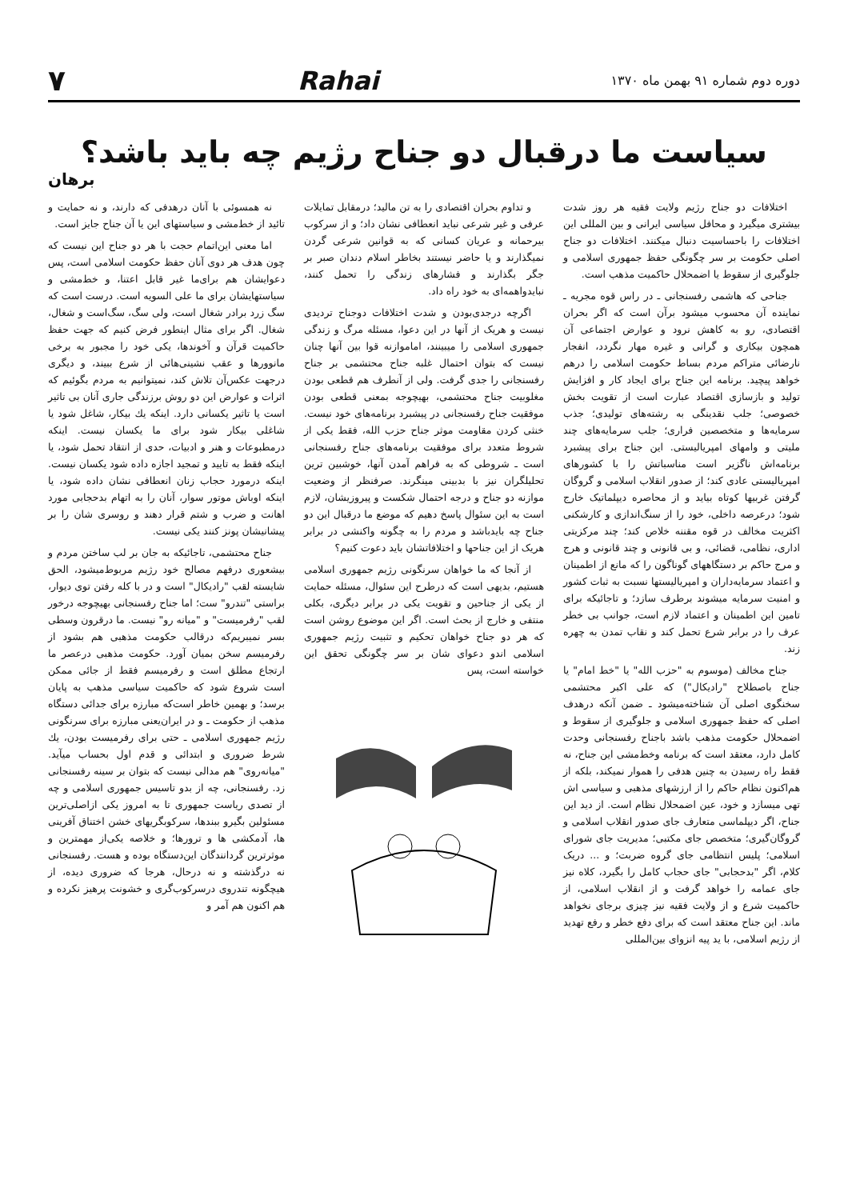دوره دوم شماره ۹۱ بهمن ماه ۱۳۷۰ Rahai ۷
سیاست ما درقبال دو جناح رژیم چه باید باشد؟
برهان
اختلافات دو جناح رژیم ولایت فقیه هر روز شدت بیشتری میگیرد و محافل سیاسی ایرانی و بین المللی این اختلافات را باحساسیت دنبال میکنند. اختلافات دو جناح اصلی حکومت بر سر چگونگی حفظ جمهوری اسلامی و جلوگیری از سقوط یا اضمحلال حاکمیت مذهب است.
جناحی که هاشمی رفسنجانی ـ در راس قوه مجریه ـ نماینده آن محسوب میشود برآن است که اگر بحران اقتصادی، رو به کاهش نرود و عوارض اجتماعی آن همچون بیکاری و گرانی و غیره مهار نگردد، انفجار نارضائی متراکم مردم بساط حکومت اسلامی را درهم خواهد پیچید. برنامه این جناح برای ایجاد کار و افزایش تولید و بازسازی اقتصاد عبارت است از تقویت بخش خصوصی؛ جلب نقدینگی به رشته‌های تولیدی؛ جذب سرمایه‌ها و متخصصین فراری؛ جلب سرمایه‌های چند ملیتی و وامهای امپریالیستی. این جناح برای پیشبرد برنامه‌اش ناگزیر است مناسباتش را با کشورهای امپریالیستی عادی کند؛ از صدور انقلاب اسلامی و گروگان گرفتن غربیها کوتاه بیاید و از محاصره دیپلماتیک خارج شود؛ درعرصه داخلی، خود را از سنگ‌اندازی و کارشکنی اکثریت مخالف در قوه مقننه خلاص کند؛ چند مرکزیتی اداری، نظامی، قضائی، و بی قانونی و چند قانونی و هرج و مرج حاکم بر دستگاههای گوناگون را که مانع از اطمینان و اعتماد سرمایه‌داران و امپریالیستها نسبت به ثبات کشور و امنیت سرمایه میشوند برطرف سازد؛ و تاجائیکه برای تامین این اطمینان و اعتماد لازم است، جوانب بی خطر عرف را در برابر شرع تحمل کند و نقاب تمدن به چهره زند.
جناح مخالف (موسوم به "حزب الله" یا "خط امام" یا جناح باصطلاح "رادیکال") که علی اکبر محتشمی سخنگوی اصلی آن شناخته‌میشود ـ ضمن آنکه درهدف اصلی که حفظ جمهوری اسلامی و جلوگیری از سقوط و اضمحلال حکومت مذهب باشد باجناح رفسنجانی وحدت کامل دارد، معتقد است که برنامه وخط‌مشی این جناح، نه فقط راه رسیدن به چنین هدفی را هموار نمیکند، بلکه از هم‌اکنون نظام حاکم را از ارزشهای مذهبی و سیاسی اش تهی میسازد و خود، عین اضمحلال نظام است. از دید این جناح، اگر دیپلماسی متعارف جای صدور انقلاب اسلامی و گروگان‌گیری؛ متخصص جای مکتبی؛ مدیریت جای شورای اسلامی؛ پلیس انتظامی جای گروه ضربت؛ و ... دریک کلام، اگر "بدحجابی" جای حجاب کامل را بگیرد، کلاه نیز جای عمامه را خواهد گرفت و از انقلاب اسلامی، از حاکمیت شرع و از ولایت فقیه نیز چیزی برجای نخواهد ماند. این جناح معتقد است که برای دفع خطر و رفع تهدید از رژیم اسلامی، با ید پیه انزوای بین‌المللی
و تداوم بحران اقتصادی را به تن مالید؛ درمقابل تمایلات عرفی و غیر شرعی نباید انعطافی نشان داد؛ و از سرکوب بیرحمانه و عریان کسانی که به قوانین شرعی گردن نمیگذارند و یا حاضر نیستند بخاطر اسلام دندان صبر بر جگر بگذارند و فشارهای زندگی را تحمل کنند، نبایدواهمه‌ای به خود راه داد.
اگرچه درجدی‌بودن و شدت اختلافات دوجناح تردیدی نیست و هریک از آنها در این دعوا، مسئله مرگ و زندگی جمهوری اسلامی را میبینند، اماموازنه قوا بین آنها چنان نیست که بتوان احتمال غلبه جناح محتشمی بر جناح رفسنجانی را جدی گرفت. ولی از آنطرف هم قطعی بودن مغلوبیت جناح محتشمی، بهیچوجه بمعنی قطعی بودن موفقیت جناح رفسنجانی در پیشبرد برنامه‌های خود نیست. خنثی کردن مقاومت موثر جناح حزب الله، فقط یکی از شروط متعدد برای موفقیت برنامه‌های جناح رفسنجانی است ـ شروطی که به فراهم آمدن آنها، خوشبین ترین تحلیلگران نیز با بدبینی مینگرند. صرفنظر از وضعیت موازنه دو جناح و درجه احتمال شکست و پیروزیشان، لازم است به این سئوال پاسخ دهیم که موضع ما درقبال این دو جناح چه بایدباشد و مردم را به چگونه واکنشی در برابر هریک از این جناحها و اختلافاتشان باید دعوت کنیم؟
از آنجا که ما خواهان سرنگونی رژیم جمهوری اسلامی هستیم، بدیهی است که درطرح این سئوال، مسئله حمایت از یکی از جناحین و تقویت یکی در برابر دیگری، بکلی منتفی و خارج از بحث است. اگر این موضوع روشن است که هر دو جناح خواهان تحکیم و تثبیت رژیم جمهوری اسلامی اندو دعوای شان بر سر چگونگی تحقق این خواسته است، پس
نه همسوئی با آنان درهدفی که دارند، و نه حمایت و تائید از خط‌مشی و سیاستهای این یا آن جناح جایز است.
اما معنی این‌اتمام حجت با هر دو جناح این نیست که چون هدف هر دوی آنان حفظ حکومت اسلامی است، پس دعوایشان هم برای‌ما غیر قابل اعتنا، و خط‌مشی و سیاستهایشان برای ما علی السویه است. درست است که سگ زرد برادر شغال است، ولی سگ، سگ‌است و شغال، شغال. اگر برای مثال اینطور فرض کنیم که جهت حفظ حاکمیت قرآن و آخوندها، یکی خود را مجبور به برخی مانوورها و عقب نشینی‌هائی از شرع ببیند، و دیگری درجهت عکس‌آن تلاش کند، نمیتوانیم به مردم بگوئیم که اثرات و عوارض این دو روش برزندگی جاری آنان بی تاثیر است یا تاثیر یکسانی دارد. اینکه یك بیکار، شاغل شود یا شاغلی بیکار شود برای ما یکسان نیست. اینکه درمطبوعات و هنر و ادبیات، حدی از انتقاد تحمل شود، یا اینکه فقط به تایید و تمجید اجازه داده شود یکسان نیست. اینکه درمورد حجاب زنان انعطافی نشان داده شود، یا اینکه اوباش موتور سوار، آنان را به اتهام بدحجابی مورد اهانت و ضرب و شتم قرار دهند و روسری شان را بر پیشانیشان پونز کنند یکی نیست.
جناح محتشمی، تاجائیکه به جان بر لب ساختن مردم و بیشعوری درفهم مصالح خود رژیم مربوط‌میشود، الحق شایسته لقب "رادیکال" است و در با کله رفتن توی دیوار، براستی "تندرو" ست؛ اما جناح رفسنجانی بهیچوجه درخور لقب "رفرمیست" و "میانه رو" نیست. ما درقرون وسطی بسر نمیبریم‌که درقالب حکومت مذهبی هم بشود از رفرمیسم سخن بمیان آورد. حکومت مذهبی درعصر ما ارتجاع مطلق است و رفرمیسم فقط از جائی ممکن است شروع شود که حاکمیت سیاسی مذهب به پایان برسد؛ و بهمین خاطر است‌که مبارزه برای جدائی دستگاه مذهب از حکومت ـ و در ایران‌یعنی مبارزه برای سرنگونی رژیم جمهوری اسلامی ـ حتی برای رفرمیست بودن، یك شرط ضروری و ابتدائی و قدم اول بحساب میآید. "میانه‌روی" هم مدالی نیست که بتوان بر سینه رفسنجانی زد. رفسنجانی، چه از بدو تاسیس جمهوری اسلامی و چه از تصدی ریاست جمهوری تا به امروز یکی ازاصلی‌ترین مسئولین بگیرو ببندها، سرکوبگریهای خشن اختناق آفرینی ها، آدمکشی ها و ترورها؛ و خلاصه یکی‌از مهمترین و موثرترین گردانندگان این‌دستگاه بوده و هست. رفسنجانی نه درگذشته و نه درحال، هرجا که ضروری دیده، از هیچگونه تندروی درسرکوب‌گری و خشونت پرهیز نکرده و هم اکنون هم آمر و